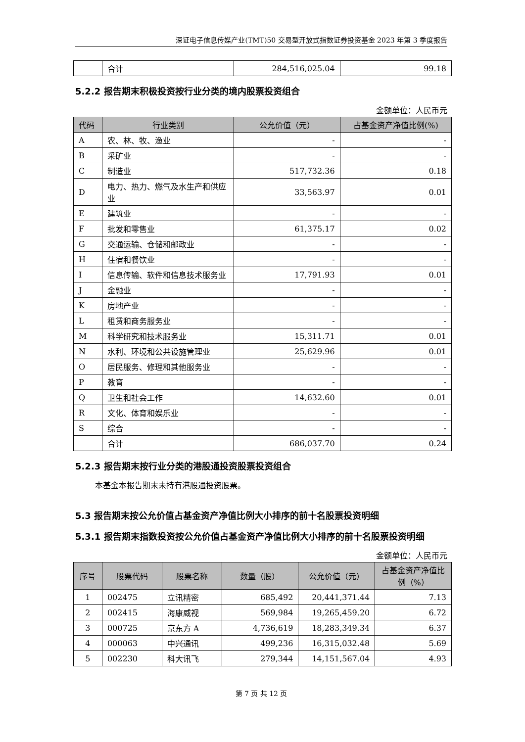深证电子信息传媒产业(TMT)50 交易型开放式指数证券投资基金 2023 年第 3 季度报告
| | 合计 | 284,516,025.04 | 99.18 |
5.2.2 报告期末积极投资按行业分类的境内股票投资组合
金额单位：人民币元
| 代码 | 行业类别 | 公允价值（元） | 占基金资产净值比例(%) |
| --- | --- | --- | --- |
| A | 农、林、牧、渔业 | - | - |
| B | 采矿业 | - | - |
| C | 制造业 | 517,732.36 | 0.18 |
| D | 电力、热力、燃气及水生产和供应业 | 33,563.97 | 0.01 |
| E | 建筑业 | - | - |
| F | 批发和零售业 | 61,375.17 | 0.02 |
| G | 交通运输、仓储和邮政业 | - | - |
| H | 住宿和餐饮业 | - | - |
| I | 信息传输、软件和信息技术服务业 | 17,791.93 | 0.01 |
| J | 金融业 | - | - |
| K | 房地产业 | - | - |
| L | 租赁和商务服务业 | - | - |
| M | 科学研究和技术服务业 | 15,311.71 | 0.01 |
| N | 水利、环境和公共设施管理业 | 25,629.96 | 0.01 |
| O | 居民服务、修理和其他服务业 | - | - |
| P | 教育 | - | - |
| Q | 卫生和社会工作 | 14,632.60 | 0.01 |
| R | 文化、体育和娱乐业 | - | - |
| S | 综合 | - | - |
| | 合计 | 686,037.70 | 0.24 |
5.2.3 报告期末按行业分类的港股通投资股票投资组合
本基金本报告期末未持有港股通投资股票。
5.3 报告期末按公允价值占基金资产净值比例大小排序的前十名股票投资明细
5.3.1 报告期末指数投资按公允价值占基金资产净值比例大小排序的前十名股票投资明细
金额单位：人民币元
| 序号 | 股票代码 | 股票名称 | 数量（股） | 公允价值（元） | 占基金资产净值比例（%） |
| --- | --- | --- | --- | --- | --- |
| 1 | 002475 | 立讯精密 | 685,492 | 20,441,371.44 | 7.13 |
| 2 | 002415 | 海康威视 | 569,984 | 19,265,459.20 | 6.72 |
| 3 | 000725 | 京东方 A | 4,736,619 | 18,283,349.34 | 6.37 |
| 4 | 000063 | 中兴通讯 | 499,236 | 16,315,032.48 | 5.69 |
| 5 | 002230 | 科大讯飞 | 279,344 | 14,151,567.04 | 4.93 |
第 7 页 共 12 页